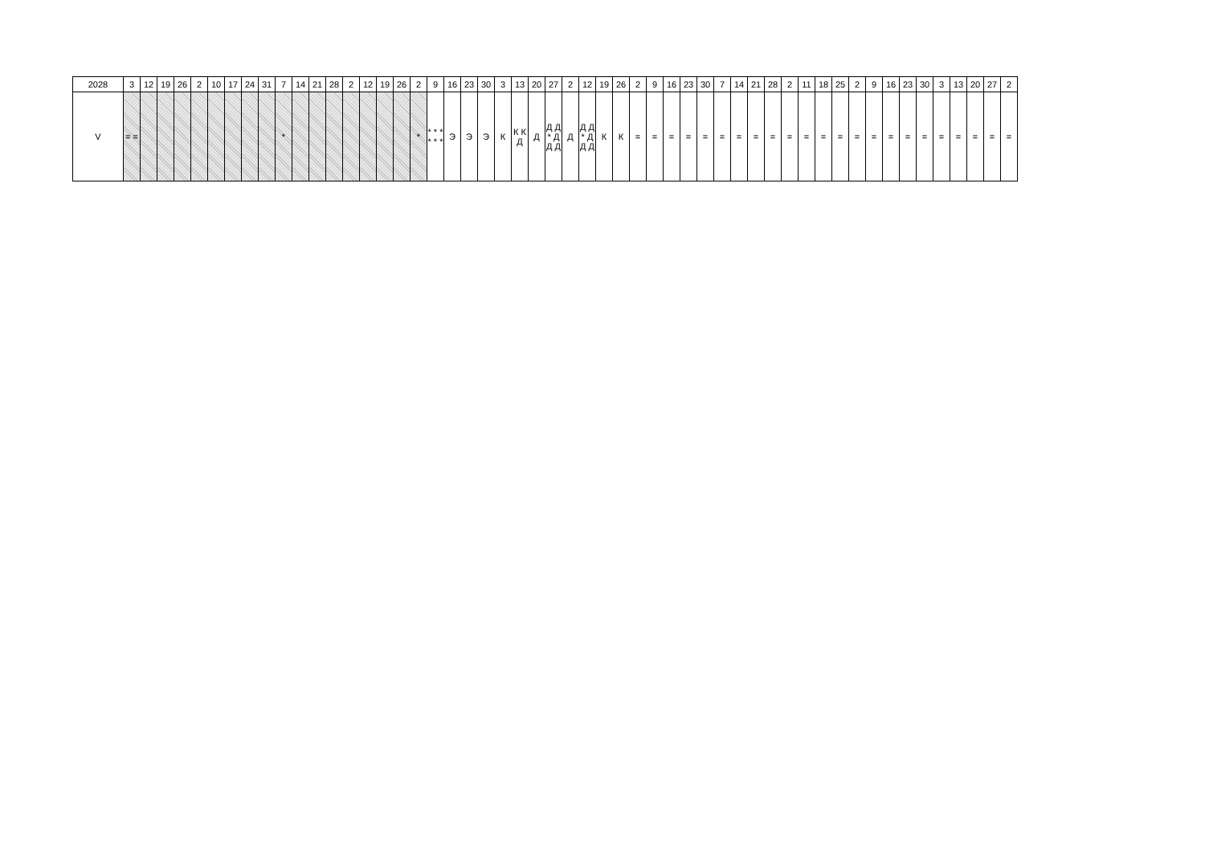| 2028 | 3 | 12 | 19 | 26 | 2 | 10 | 17 | 24 | 31 | 7 | 14 | 21 | 28 | 2 | 12 | 19 | 26 | 2 | 9 | 16 | 23 | 30 | 3 | 13 | 20 | 27 | 2 | 12 | 19 | 26 | 2 | 9 | 16 | 23 | 30 | 7 | 14 | 21 | 28 | 2 | 11 | 18 | 25 | 2 | 9 | 16 | 23 | 30 | 3 | 13 | 20 | 27 | 2 |
| V | = = | | | | | | | | | * | | | | | | | | * | * * * * * * | Э | Э | Э | К | К К Д | Д | Д Д * Д Д Д | Д | Д Д * Д Д Д | К | К | = | = | = | = | = | = | = | = | = | = | = | = | = | = | = | = | = | = | = | = | = | = | = |